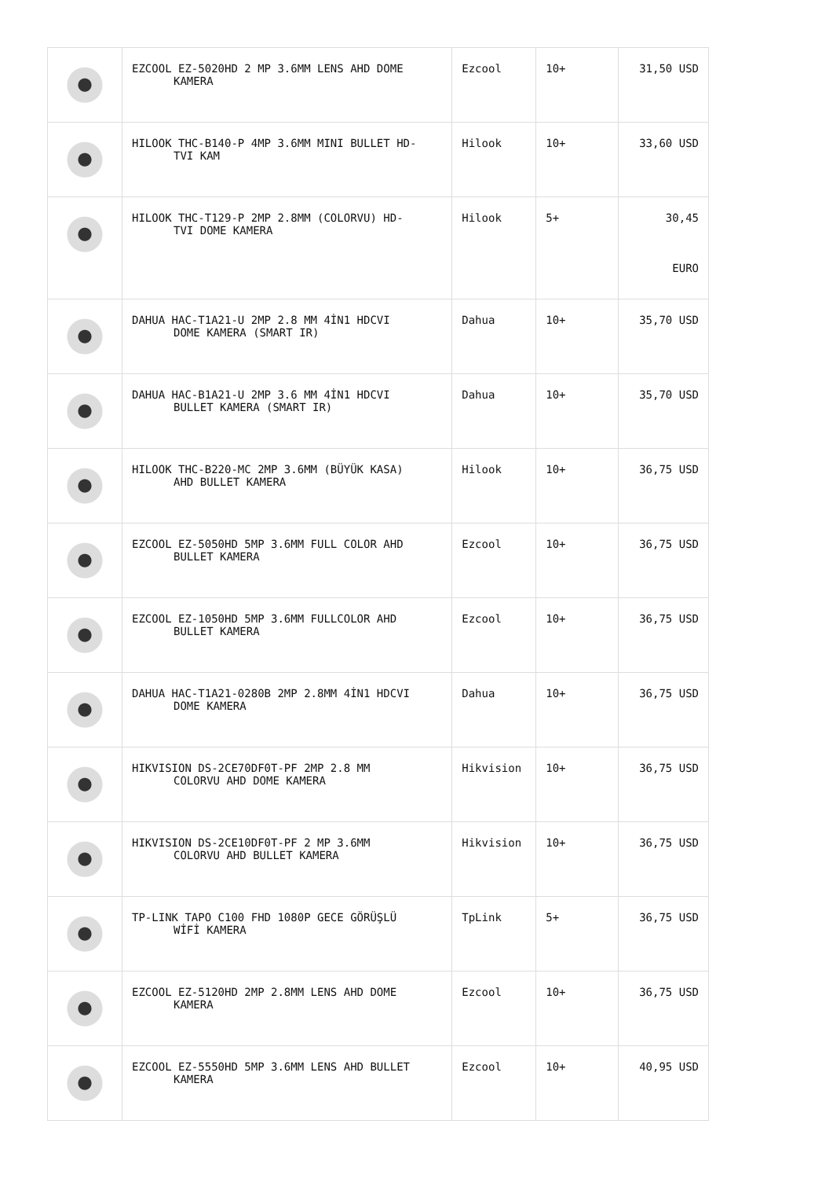| | EZCOOL EZ-5020HD 2 MP 3.6MM LENS AHD DOME KAMERA | Ezcool | 10+ | 31,50 USD |
| | HILOOK THC-B140-P 4MP 3.6MM MINI BULLET HD- TVI KAM | Hilook | 10+ | 33,60 USD |
| | HILOOK THC-T129-P 2MP 2.8MM (COLORVU) HD- TVI DOME KAMERA | Hilook | 5+ | 30,45 EURO |
| | DAHUA HAC-T1A21-U 2MP 2.8 MM 4İN1 HDCVI DOME KAMERA (SMART IR) | Dahua | 10+ | 35,70 USD |
| | DAHUA HAC-B1A21-U 2MP 3.6 MM 4İN1 HDCVI BULLET KAMERA (SMART IR) | Dahua | 10+ | 35,70 USD |
| | HILOOK THC-B220-MC 2MP 3.6MM (BÜYÜK KASA) AHD BULLET KAMERA | Hilook | 10+ | 36,75 USD |
| | EZCOOL EZ-5050HD 5MP 3.6MM FULL COLOR AHD BULLET KAMERA | Ezcool | 10+ | 36,75 USD |
| | EZCOOL EZ-1050HD 5MP 3.6MM FULLCOLOR AHD BULLET KAMERA | Ezcool | 10+ | 36,75 USD |
| | DAHUA HAC-T1A21-0280B 2MP 2.8MM 4İN1 HDCVI DOME KAMERA | Dahua | 10+ | 36,75 USD |
| | HIKVISION DS-2CE70DF0T-PF 2MP 2.8 MM COLORVU AHD DOME KAMERA | Hikvision | 10+ | 36,75 USD |
| | HIKVISION DS-2CE10DF0T-PF 2 MP 3.6MM COLORVU AHD BULLET KAMERA | Hikvision | 10+ | 36,75 USD |
| | TP-LINK TAPO C100 FHD 1080P GECE GÖRÜŞLÜ WİFİ KAMERA | TpLink | 5+ | 36,75 USD |
| | EZCOOL EZ-5120HD 2MP 2.8MM LENS AHD DOME KAMERA | Ezcool | 10+ | 36,75 USD |
| | EZCOOL EZ-5550HD 5MP 3.6MM LENS AHD BULLET KAMERA | Ezcool | 10+ | 40,95 USD |